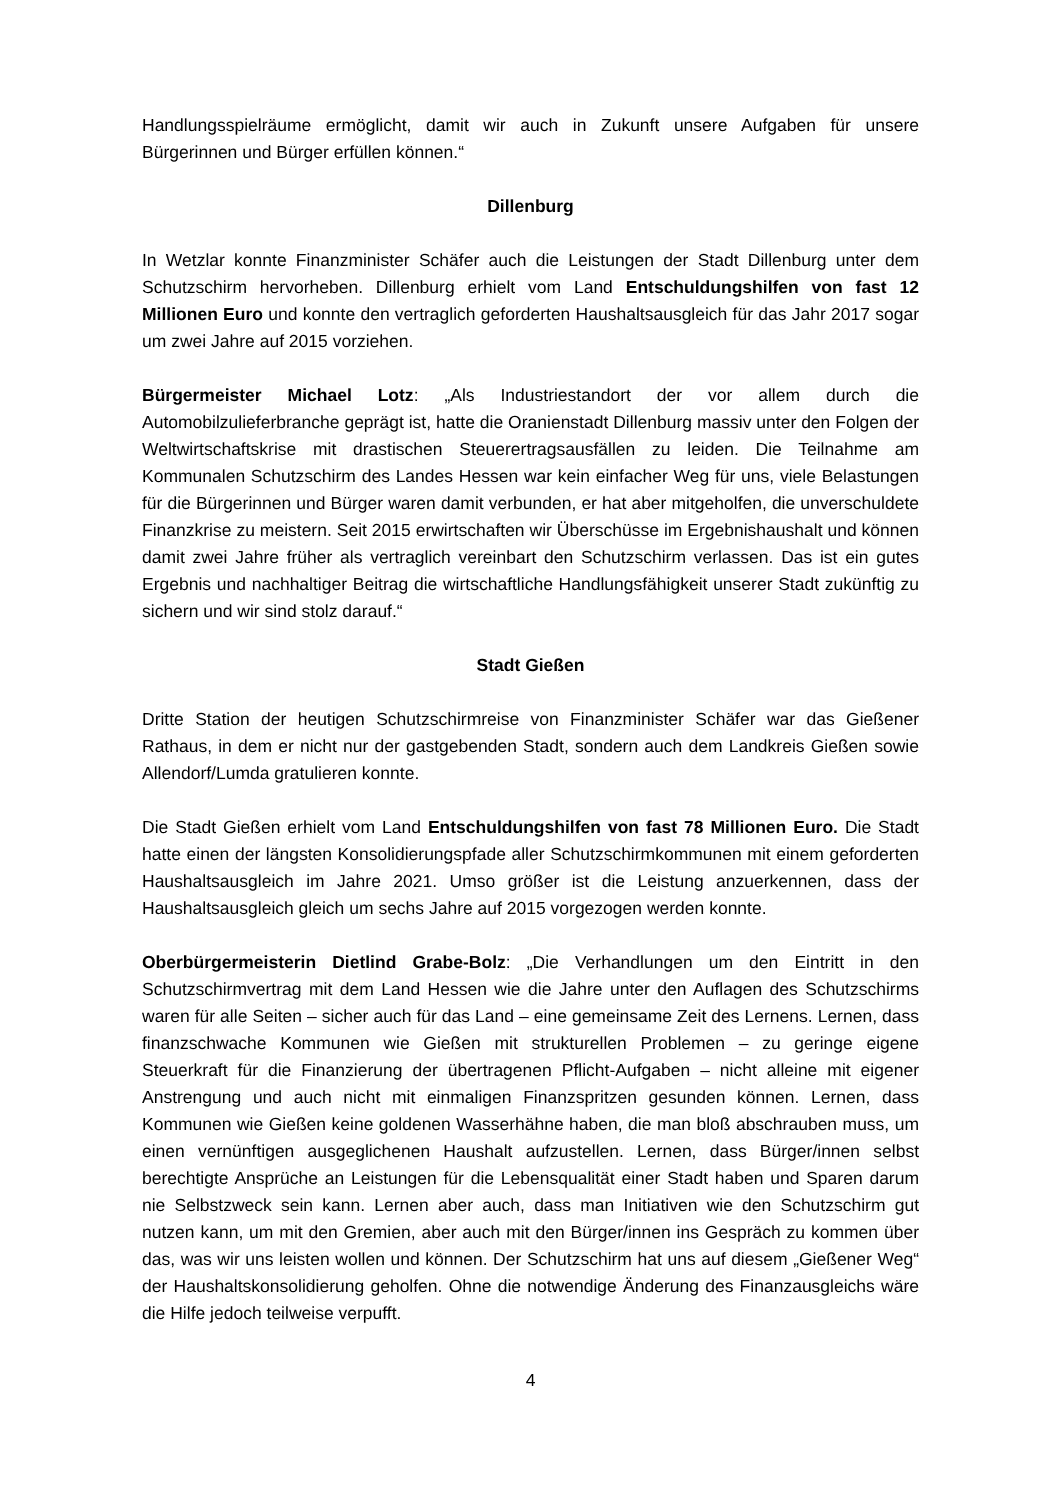Handlungsspielräume ermöglicht, damit wir auch in Zukunft unsere Aufgaben für unsere Bürgerinnen und Bürger erfüllen können.“
Dillenburg
In Wetzlar konnte Finanzminister Schäfer auch die Leistungen der Stadt Dillenburg unter dem Schutzschirm hervorheben. Dillenburg erhielt vom Land Entschuldungshilfen von fast 12 Millionen Euro und konnte den vertraglich geforderten Haushaltsausgleich für das Jahr 2017 sogar um zwei Jahre auf 2015 vorziehen.
Bürgermeister Michael Lotz: „Als Industriestandort der vor allem durch die Automobilzulieferbranche geprägt ist, hatte die Oranienstadt Dillenburg massiv unter den Folgen der Weltwirtschaftskrise mit drastischen Steuerertragsausfällen zu leiden. Die Teilnahme am Kommunalen Schutzschirm des Landes Hessen war kein einfacher Weg für uns, viele Belastungen für die Bürgerinnen und Bürger waren damit verbunden, er hat aber mitgeholfen, die unverschuldete Finanzkrise zu meistern. Seit 2015 erwirtschaften wir Überschüsse im Ergebnishaushalt und können damit zwei Jahre früher als vertraglich vereinbart den Schutzschirm verlassen. Das ist ein gutes Ergebnis und nachhaltiger Beitrag die wirtschaftliche Handlungsfähigkeit unserer Stadt zukünftig zu sichern und wir sind stolz darauf.“
Stadt Gießen
Dritte Station der heutigen Schutzschirmreise von Finanzminister Schäfer war das Gießener Rathaus, in dem er nicht nur der gastgebenden Stadt, sondern auch dem Landkreis Gießen sowie Allendorf/Lumda gratulieren konnte.
Die Stadt Gießen erhielt vom Land Entschuldungshilfen von fast 78 Millionen Euro. Die Stadt hatte einen der längsten Konsolidierungspfade aller Schutzschirmkommunen mit einem geforderten Haushaltsausgleich im Jahre 2021. Umso größer ist die Leistung anzuerkennen, dass der Haushaltsausgleich gleich um sechs Jahre auf 2015 vorgezogen werden konnte.
Oberbürgermeisterin Dietlind Grabe-Bolz: „Die Verhandlungen um den Eintritt in den Schutzschirmvertrag mit dem Land Hessen wie die Jahre unter den Auflagen des Schutzschirms waren für alle Seiten – sicher auch für das Land – eine gemeinsame Zeit des Lernens. Lernen, dass finanzschwache Kommunen wie Gießen mit strukturellen Problemen – zu geringe eigene Steuerkraft für die Finanzierung der übertragenen Pflicht-Aufgaben – nicht alleine mit eigener Anstrengung und auch nicht mit einmaligen Finanzspritzen gesunden können. Lernen, dass Kommunen wie Gießen keine goldenen Wasserhähne haben, die man bloß abschrauben muss, um einen vernünftigen ausgeglichenen Haushalt aufzustellen. Lernen, dass Bürger/innen selbst berechtigte Ansprüche an Leistungen für die Lebensqualität einer Stadt haben und Sparen darum nie Selbstzweck sein kann. Lernen aber auch, dass man Initiativen wie den Schutzschirm gut nutzen kann, um mit den Gremien, aber auch mit den Bürger/innen ins Gespräch zu kommen über das, was wir uns leisten wollen und können. Der Schutzschirm hat uns auf diesem „Gießener Weg“ der Haushaltskonsolidierung geholfen. Ohne die notwendige Änderung des Finanzausgleichs wäre die Hilfe jedoch teilweise verpufft.
4